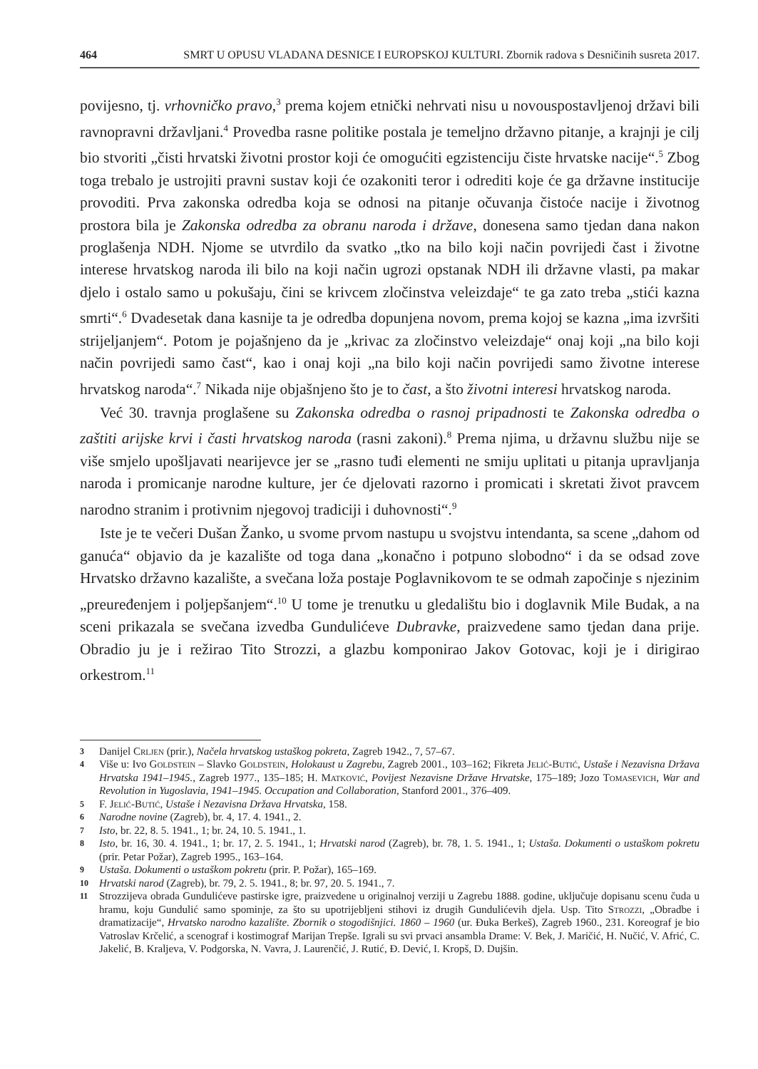464 SMRT U OPUSU VLADANA DESNICE I EUROPSKOJ KULTURI. Zbornik radova s Desničinih susreta 2017.
povijesno, tj. vrhovničko pravo,<sup>3</sup> prema kojem etnički nehrvati nisu u novouspostavljenoj državi bili ravnopravni državljani.<sup>4</sup> Provedba rasne politike postala je temeljno državno pitanje, a krajnji je cilj bio stvoriti „čisti hrvatski životni prostor koji će omogućiti egzistenciju čiste hrvatske nacije“.<sup>5</sup> Zbog toga trebalo je ustrojiti pravni sustav koji će ozakoniti teror i odrediti koje će ga državne institucije provoditi. Prva zakonska odredba koja se odnosi na pitanje očuvanja čistoće nacije i životnog prostora bila je Zakonska odredba za obranu naroda i države, donesena samo tjedan dana nakon proglašenja NDH. Njome se utvrdilo da svatko „tko na bilo koji način povrijedi čast i životne interese hrvatskog naroda ili bilo na koji način ugrozi opstanak NDH ili državne vlasti, pa makar djelo i ostalo samo u pokušaju, čini se krivcem zločinstva veleizdaje“ te ga zato treba „stići kazna smrti“.<sup>6</sup> Dvadesetak dana kasnije ta je odredba dopunjena novom, prema kojoj se kazna „ima izvršiti strijeljanjem“. Potom je pojašnjeno da je „krivac za zločinstvo veleizdaje“ onaj koji „na bilo koji način povrijedi samo čast“, kao i onaj koji „na bilo koji način povrijedi samo životne interese hrvatskog naroda“.<sup>7</sup> Nikada nije objašnjeno što je to čast, a što životni interesi hrvatskog naroda.
Već 30. travnja proglašene su Zakonska odredba o rasnoj pripadnosti te Zakonska odredba o zaštiti arijske krvi i časti hrvatskog naroda (rasni zakoni).<sup>8</sup> Prema njima, u državnu službu nije se više smjelo upošljavati nearijevce jer se „rasno tuđi elementi ne smiju uplitati u pitanja upravljanja naroda i promicanje narodne kulture, jer će djelovati razorno i promicati i skretati život pravcem narodno stranim i protivnim njegovoj tradiciji i duhovnosti“.<sup>9</sup>
Iste je te večeri Dušan Žanko, u svome prvom nastupu u svojstvu intendanta, sa scene „dahom od ganuća“ objavio da je kazalište od toga dana „konačno i potpuno slobodno“ i da se odsad zove Hrvatsko državno kazalište, a svečana loža postaje Poglavnikovom te se odmah započinje s njezinim „preuređenjem i poljepšanjem“.<sup>10</sup> U tome je trenutku u gledalištu bio i doglavnik Mile Budak, a na sceni prikazala se svečana izvedba Gundulićeve Dubravke, praizvedene samo tjedan dana prije. Obradio ju je i režirao Tito Strozzi, a glazbu komponirao Jakov Gotovac, koji je i dirigirao orkestrom.<sup>11</sup>
3 Danijel Crljen (prir.), Načela hrvatskog ustaškog pokreta, Zagreb 1942., 7, 57–67.
4 Više u: Ivo Goldstein – Slavko Goldstein, Holokaust u Zagrebu, Zagreb 2001., 103–162; Fikreta Jelić-Butić, Ustaše i Nezavisna Država Hrvatska 1941–1945., Zagreb 1977., 135–185; H. Matković, Povijest Nezavisne Države Hrvatske, 175–189; Jozo Tomasevich, War and Revolution in Yugoslavia, 1941–1945. Occupation and Collaboration, Stanford 2001., 376–409.
5 F. Jelić-Butić, Ustaše i Nezavisna Država Hrvatska, 158.
6 Narodne novine (Zagreb), br. 4, 17. 4. 1941., 2.
7 Isto, br. 22, 8. 5. 1941., 1; br. 24, 10. 5. 1941., 1.
8 Isto, br. 16, 30. 4. 1941., 1; br. 17, 2. 5. 1941., 1; Hrvatski narod (Zagreb), br. 78, 1. 5. 1941., 1; Ustaša. Dokumenti o ustaškom pokretu (prir. Petar Požar), Zagreb 1995., 163–164.
9 Ustaša. Dokumenti o ustaškom pokretu (prir. P. Požar), 165–169.
10 Hrvatski narod (Zagreb), br. 79, 2. 5. 1941., 8; br. 97, 20. 5. 1941., 7.
11 Strozzijeva obrada Gundulićeve pastirske igre, praizvedene u originalnoj verziji u Zagrebu 1888. godine, uključuje dopisanu scenu čuda u hramu, koju Gundulić samo spominje, za što su upotrijebljeni stihovi iz drugih Gundulićevih djela. Usp. Tito Strozzi, „Obradbe i dramatizacije“, Hrvatsko narodno kazalište. Zbornik o stogodišnjici. 1860 – 1960 (ur. Đuka Berkeš), Zagreb 1960., 231. Koreograf je bio Vatroslav Krčelić, a scenograf i kostimograf Marijan Trepše. Igrali su svi prvaci ansambla Drame: V. Bek, J. Maričić, H. Nučić, V. Afrić, C. Jakelić, B. Kraljeva, V. Podgorska, N. Vavra, J. Laurenčić, J. Rutić, Đ. Dević, I. Kropš, D. Dujšin.